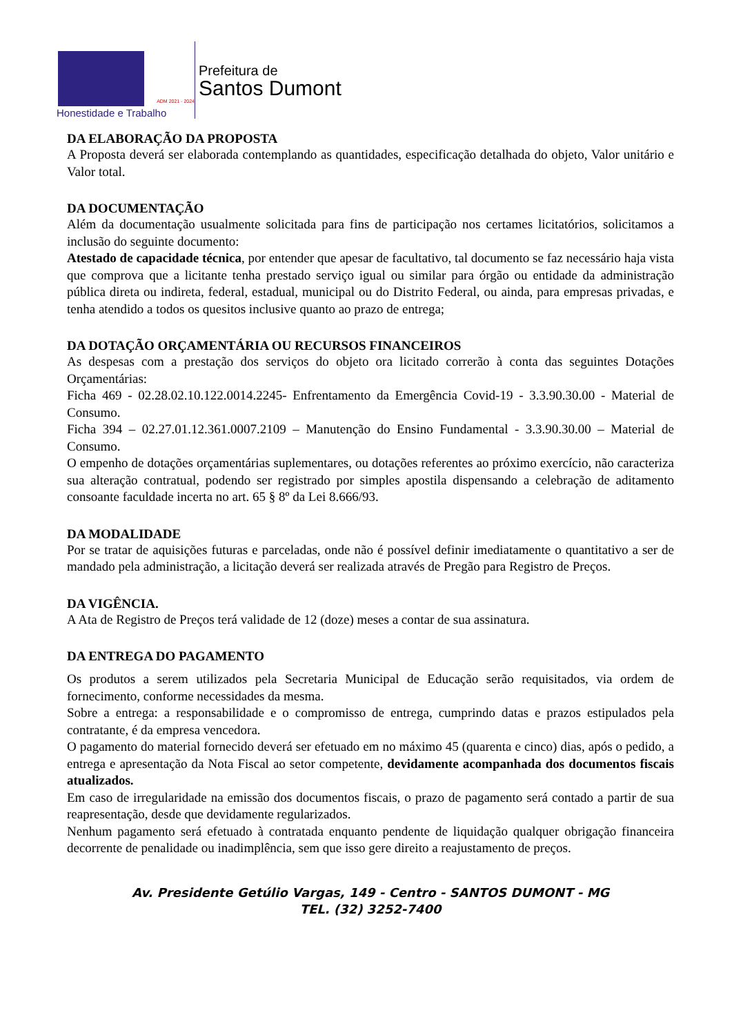ADM 2021 - 2024
Honestidade e Trabalho
Prefeitura de
Santos Dumont
DA ELABORAÇÃO DA PROPOSTA
A Proposta deverá ser elaborada contemplando as quantidades, especificação detalhada do objeto, Valor unitário e Valor total.
DA DOCUMENTAÇÃO
Além da documentação usualmente solicitada para fins de participação nos certames licitatórios, solicitamos a inclusão do seguinte documento:
Atestado de capacidade técnica, por entender que apesar de facultativo, tal documento se faz necessário haja vista que comprova que a licitante tenha prestado serviço igual ou similar para órgão ou entidade da administração pública direta ou indireta, federal, estadual, municipal ou do Distrito Federal, ou ainda, para empresas privadas, e tenha atendido a todos os quesitos inclusive quanto ao prazo de entrega;
DA DOTAÇÃO ORÇAMENTÁRIA OU RECURSOS FINANCEIROS
As despesas com a prestação dos serviços do objeto ora licitado correrão à conta das seguintes Dotações Orçamentárias:
Ficha 469 - 02.28.02.10.122.0014.2245- Enfrentamento da Emergência Covid-19 - 3.3.90.30.00 - Material de Consumo.
Ficha 394 – 02.27.01.12.361.0007.2109 – Manutenção do Ensino Fundamental - 3.3.90.30.00 – Material de Consumo.
O empenho de dotações orçamentárias suplementares, ou dotações referentes ao próximo exercício, não caracteriza sua alteração contratual, podendo ser registrado por simples apostila dispensando a celebração de aditamento consoante faculdade incerta no art. 65 § 8º da Lei 8.666/93.
DA MODALIDADE
Por se tratar de aquisições futuras e parceladas, onde não é possível definir imediatamente o quantitativo a ser de mandado pela administração, a licitação deverá ser realizada através de Pregão para Registro de Preços.
DA VIGÊNCIA.
A Ata de Registro de Preços terá validade de 12 (doze) meses a contar de sua assinatura.
DA ENTREGA DO PAGAMENTO
Os produtos a serem utilizados pela Secretaria Municipal de Educação serão requisitados, via ordem de fornecimento, conforme necessidades da mesma.
Sobre a entrega: a responsabilidade e o compromisso de entrega, cumprindo datas e prazos estipulados pela contratante, é da empresa vencedora.
O pagamento do material fornecido deverá ser efetuado em no máximo 45 (quarenta e cinco) dias, após o pedido, a entrega e apresentação da Nota Fiscal ao setor competente, devidamente acompanhada dos documentos fiscais atualizados.
Em caso de irregularidade na emissão dos documentos fiscais, o prazo de pagamento será contado a partir de sua reapresentação, desde que devidamente regularizados.
Nenhum pagamento será efetuado à contratada enquanto pendente de liquidação qualquer obrigação financeira decorrente de penalidade ou inadimplência, sem que isso gere direito a reajustamento de preços.
Av. Presidente Getúlio Vargas, 149 - Centro - SANTOS DUMONT - MG
TEL. (32) 3252-7400